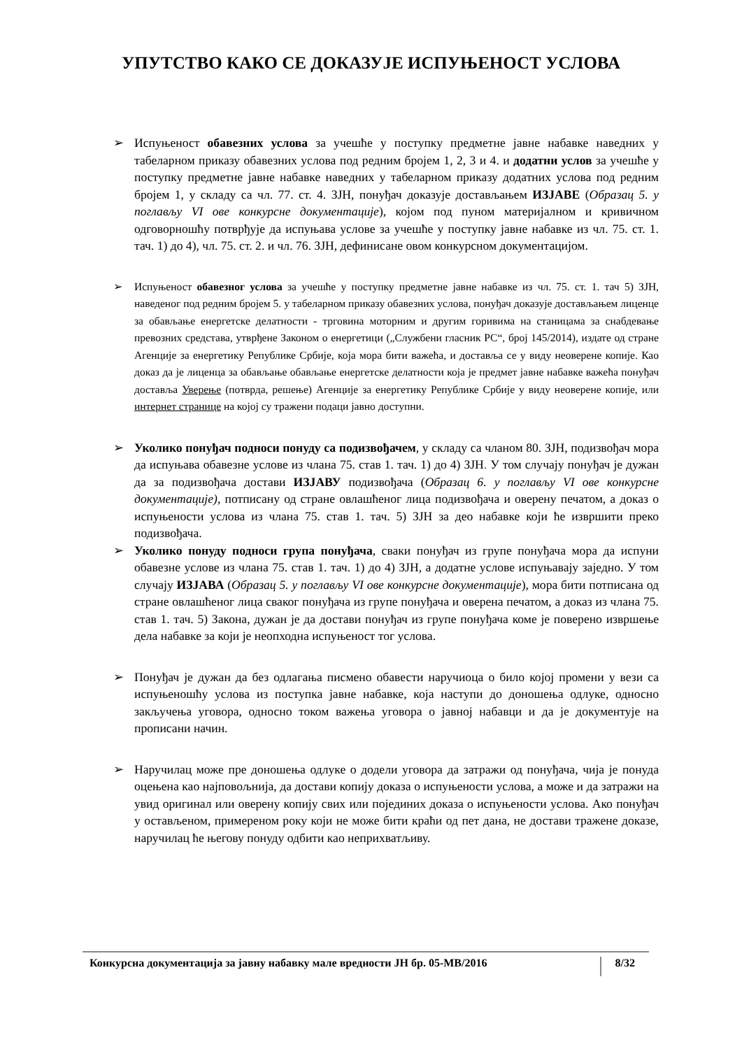УПУТСТВО КАКО СЕ ДОКАЗУЈЕ ИСПУЊЕНОСТ УСЛОВА
➢ Испуњеност обавезних услова за учешће у поступку предметне јавне набавке наведних у табеларном приказу обавезних услова под редним бројем 1, 2, 3 и 4. и додатни услов за учешће у поступку предметне јавне набавке наведних у табеларном приказу додатних услова под редним бројем 1, у складу са чл. 77. ст. 4. ЗЈН, понуђач доказује достављањем ИЗЈАВЕ (Образац 5. у поглављу VI ове конкурсне документације), којом под пуном материјалном и кривичном одговорношћу потврђује да испуњава услове за учешће у поступку јавне набавке из чл. 75. ст. 1. тач. 1) до 4), чл. 75. ст. 2. и чл. 76. ЗЈН, дефинисане овом конкурсном документацијом.
➢ Испуњеност обавезног услова за учешће у поступку предметне јавне набавке из чл. 75. ст. 1. тач 5) ЗЈН, наведеног под редним бројем 5. у табеларном приказу обавезних услова, понуђач доказује достављањем лиценце за обављање енергетске делатности - трговина моторним и другим горивима на станицама за снабдевање превозних средстава, утврђене Законом о енергетици („Службени гласник РС“, број 145/2014), издате од стране Агенције за енергетику Републике Србије, која мора бити важећа, и доставља се у виду неоверене копије. Као доказ да је лиценца за обављање обављање енергетске делатности која је предмет јавне набавке важећа понуђач доставља Уверење (потврда, решење) Агенције за енергетику Републике Србије у виду неоверене копије, или интернет странице на којој су тражени подаци јавно доступни.
➢ Уколико понуђач подноси понуду са подизвођачем, у складу са чланом 80. ЗЈН, подизвођач мора да испуњава обавезне услове из члана 75. став 1. тач. 1) до 4) ЗЈН. У том случају понуђач је дужан да за подизвођача достави ИЗЈАВУ подизвођача (Образац 6. у поглављу VI ове конкурсне документације), потписану од стране овлашћеног лица подизвођача и оверену печатом, а доказ о испуњености услова из члана 75. став 1. тач. 5) ЗЈН за део набавке који ће извршити преко подизвођача.
➢ Уколико понуду подноси група понуђача, сваки понуђач из групе понуђача мора да испуни обавезне услове из члана 75. став 1. тач. 1) до 4) ЗЈН, а додатне услове испуњавају заједно. У том случају ИЗЈАВА (Образац 5. у поглављу VI ове конкурсне документације), мора бити потписана од стране овлашћеног лица сваког понуђача из групе понуђача и оверена печатом, а доказ из члана 75. став 1. тач. 5) Закона, дужан је да достави понуђач из групе понуђача коме је поверено извршење дела набавке за који је неопходна испуњеност тог услова.
➢ Понуђач је дужан да без одлагања писмено обавести наручиоца о било којој промени у вези са испуњеношћу услова из поступка јавне набавке, која наступи до доношења одлуке, односно закључења уговора, односно током важења уговора о јавној набавци и да је документује на прописани начин.
➢ Наручилац може пре доношења одлуке о додели уговора да затражи од понуђача, чија је понуда оцењена као најповољнија, да достави копију доказа о испуњености услова, а може и да затражи на увид оригинал или оверену копију свих или појединих доказа о испуњености услова. Ако понуђач у остављеном, примереном року који не може бити краћи од пет дана, не достави тражене доказе, наручилац ће његову понуду одбити као неприхватљиву.
Конкурсна документација за јавну набавку мале вредности ЈН бр. 05-МВ/2016 8/32